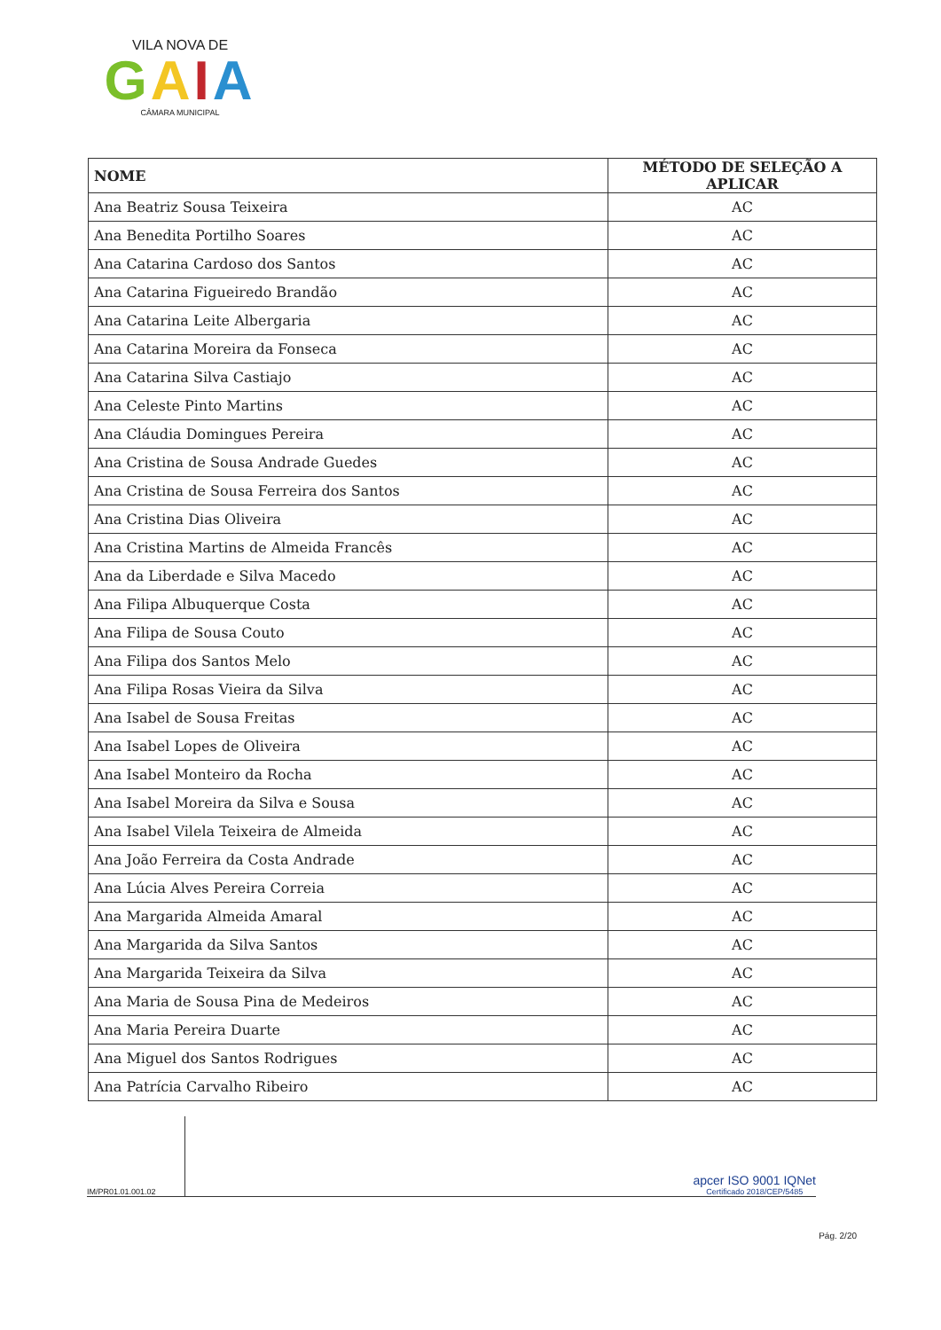VILA NOVA DE
GAIA
CÂMARA MUNICIPAL
| NOME | MÉTODO DE SELEÇÃO A APLICAR |
| --- | --- |
| Ana Beatriz Sousa Teixeira | AC |
| Ana Benedita Portilho Soares | AC |
| Ana Catarina Cardoso dos Santos | AC |
| Ana Catarina Figueiredo Brandão | AC |
| Ana Catarina Leite Albergaria | AC |
| Ana Catarina Moreira da Fonseca | AC |
| Ana Catarina Silva Castiajo | AC |
| Ana Celeste Pinto Martins | AC |
| Ana Cláudia Domingues Pereira | AC |
| Ana Cristina de Sousa Andrade Guedes | AC |
| Ana Cristina de Sousa Ferreira dos Santos | AC |
| Ana Cristina Dias Oliveira | AC |
| Ana Cristina Martins de Almeida Francês | AC |
| Ana da Liberdade e Silva Macedo | AC |
| Ana Filipa Albuquerque Costa | AC |
| Ana Filipa de Sousa Couto | AC |
| Ana Filipa dos Santos Melo | AC |
| Ana Filipa Rosas Vieira da Silva | AC |
| Ana Isabel de Sousa Freitas | AC |
| Ana Isabel Lopes de Oliveira | AC |
| Ana Isabel Monteiro da Rocha | AC |
| Ana Isabel Moreira da Silva e Sousa | AC |
| Ana Isabel Vilela Teixeira de Almeida | AC |
| Ana João Ferreira da Costa Andrade | AC |
| Ana Lúcia Alves Pereira Correia | AC |
| Ana Margarida Almeida Amaral | AC |
| Ana Margarida da Silva Santos | AC |
| Ana Margarida Teixeira da Silva | AC |
| Ana Maria de Sousa Pina de Medeiros | AC |
| Ana Maria Pereira Duarte | AC |
| Ana Miguel dos Santos Rodrigues | AC |
| Ana Patrícia Carvalho Ribeiro | AC |
IM/PR01.01.001.02
apcer ISO 9001 IQNet
Certificado 2018/CEP/5485
Pág. 2/20